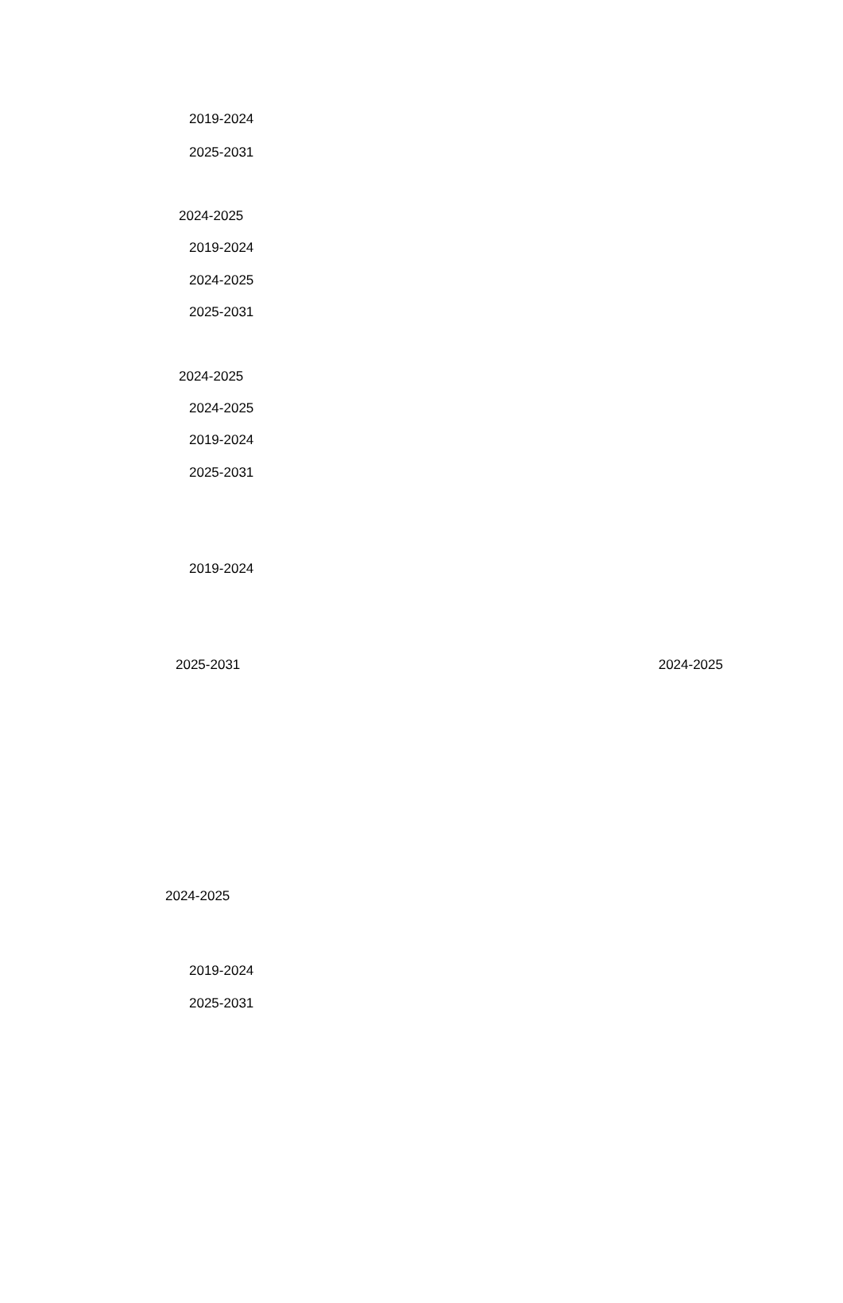2019-2024
2025-2031
2024-2025
2019-2024
2024-2025
2025-2031
2024-2025
2024-2025
2019-2024
2025-2031
2019-2024
2025-2031 2024-2025
2024-2025
2019-2024
2025-2031